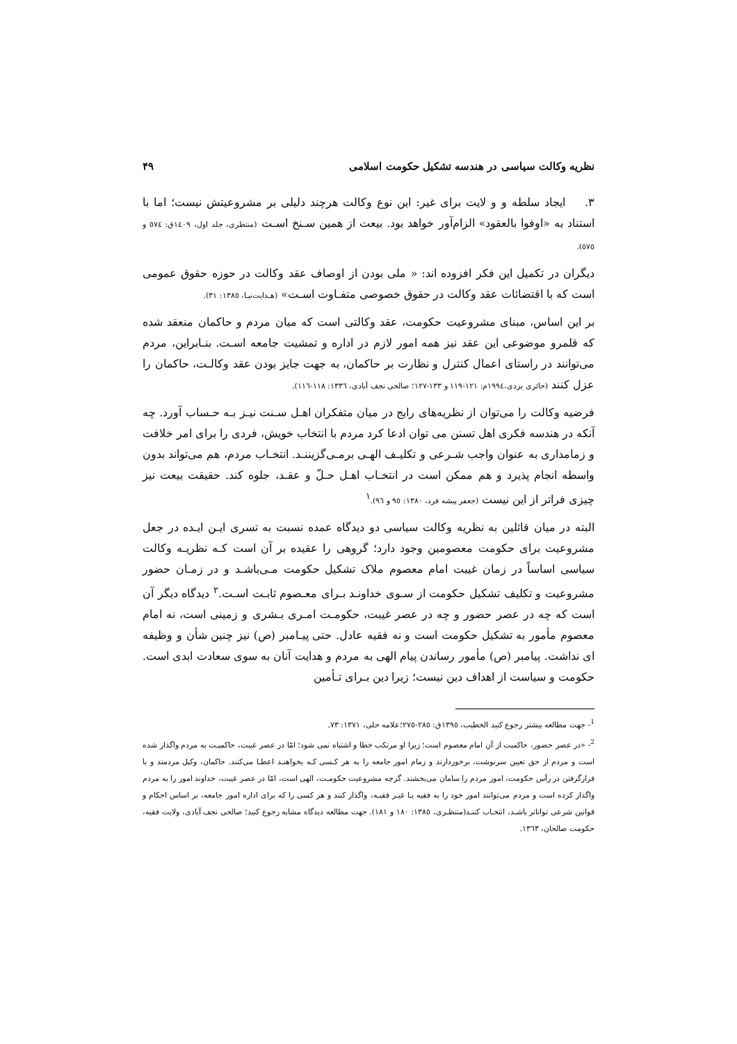نظریه وکالت سیاسی در هندسه تشکیل حکومت اسلامی ۴۹
۳. ایجاد سلطه و و لایت برای غیر: این نوع وکالت هرچند دلیلی بر مشروعیتش نیست؛ اما با استناد به «اوفوا بالعقود» الزام‌آور خواهد بود. بیعت از همین سـنخ اسـت (منتظری، جلد اول، ۱٤۰۹ق: ٥٧٤ و ٥٧٥).
دیگران در تکمیل این فکر افزوده اند: « ملی بودن از اوصاف عقد وکالت در حوزه حقوق عمومی است که با اقتضائات عقد وکالت در حقوق خصوصی متفـاوت اسـت» (هـدایت‌نیـا، ۱۳۸٥: ۳۱).
بر این اساس، مبنای مشروعیت حکومت، عقد وکالتی است که میان مردم و حاکمان منعقد شده که قلمرو موضوعی این عقد نیز همه امور لازم در اداره و تمشیت جامعه اسـت. بنـابراین، مردم می‌توانند در راستای اعمال کنترل و نظارت بر حاکمان، به جهت جایز بودن عقد وکالـت، حاکمان را عزل کنند (حائری یزدی،۱۹۹٤م: ۱۲۱-۱۱۹ و ۱۳۳-۱۲۷؛ صالحی نجف آبادی، ۱۳۳٦: ۱۱۸-۱۱٦).
فرضیه وکالت را می‌توان از نظریه‌های رایج در میان متفکران اهـل سـنت نیـز بـه حـساب آورد. چه آنکه در هندسه فکری اهل تسنن می توان ادعا کرد مردم با انتخاب خویش، فردی را برای امر خلافت و زمامداری به عنوان واجب شـرعی و تکلیـف الهـی برمـی‌گزیننـد. انتخـاب مردم، هم می‌تواند بدون واسطه انجام پذیرد و هم ممکن است در انتخـاب اهـل حـلّ و عقـد، جلوه کند. حقیقت بیعت نیز چیزی فراتر از این نیست (جعفر پیشه فرد، ۱۳۸۰: ۹٥ و ۹٦).<sup>۱</sup>
البته در میان قائلین به نظریه وکالت سیاسی دو دیدگاه عمده نسبت به تسری ایـن ایـده در جعل مشروعیت برای حکومت معصومین وجود دارد؛ گروهی را عقیده بر آن است کـه نظریـه وکالت سیاسی اساساً در زمان غیبت امام معصوم ملاک تشکیل حکومت مـی‌باشـد و در زمـان حضور مشروعیت و تکلیف تشکیل حکومت از سـوی خداونـد بـرای معـصوم ثابـت اسـت.<sup>۲</sup> دیدگاه دیگر آن است که چه در عصر حضور و چه در عصر غیبت، حکومـت امـری بـشری و زمینی است، نه امام معصوم مأمور به تشکیل حکومت است و نه فقیه عادل. حتی پیـامبر (ص) نیز چنین شأن و وظیفه ای نداشت. پیامبر (ص) مأمور رساندن پیام الهی به مردم و هدایت آنان به سوی سعادت ابدی است. حکومت و سیاست از اهداف دین نیست؛ زیرا دین بـرای تـأمین
<sup>1</sup>- جهت مطالعه بیشتر رجوع کنید الخطیب، ۱۳۹٥ق: ۲۸٥-۲۷٥؛علامه حلی، ۱۳۷۱: ۷۳.
<sup>2</sup>- «در عصر حضور، حاکمیت از آنِ امام معصوم است؛ زیرا او مرتکب خطا و اشتباه نمی شود؛ امّا در عصر غیبت، حاکمیـت به مردم واگذار شده است و مردم از حق تعیین سرنوشت، برخوردارند و زمام امور جامعه را به هر کـسی کـه بخواهنـد اعطـا می‌کنند. حاکمان، وکیل مردمند و با قرارگرفتن در رأس حکومت، امور مردم را سامان می‌بخشند. گرچه مشروعیت حکومـت، الهی است، امّا در عصر غیبت، خداوند امور را به مردم واگذار کرده است و مردم می‌توانند امور خود را به فقیه یـا غیـر فقیـه، واگذار کنند و هر کسی را که برای اداره امور جامعه، بر اساس احکام و قوانین شرعی تواناتر باشـد، انتخـاب کننـد(منتظـری، ۱۳۸٥: ۱۸۰ و ۱۸۱). جهت مطالعه دیدگاه مشابه رجوع کنید؛ صالحی نجف آبادی، ولایت فقیه، حکومت صالحان، ۱۳٦۳.